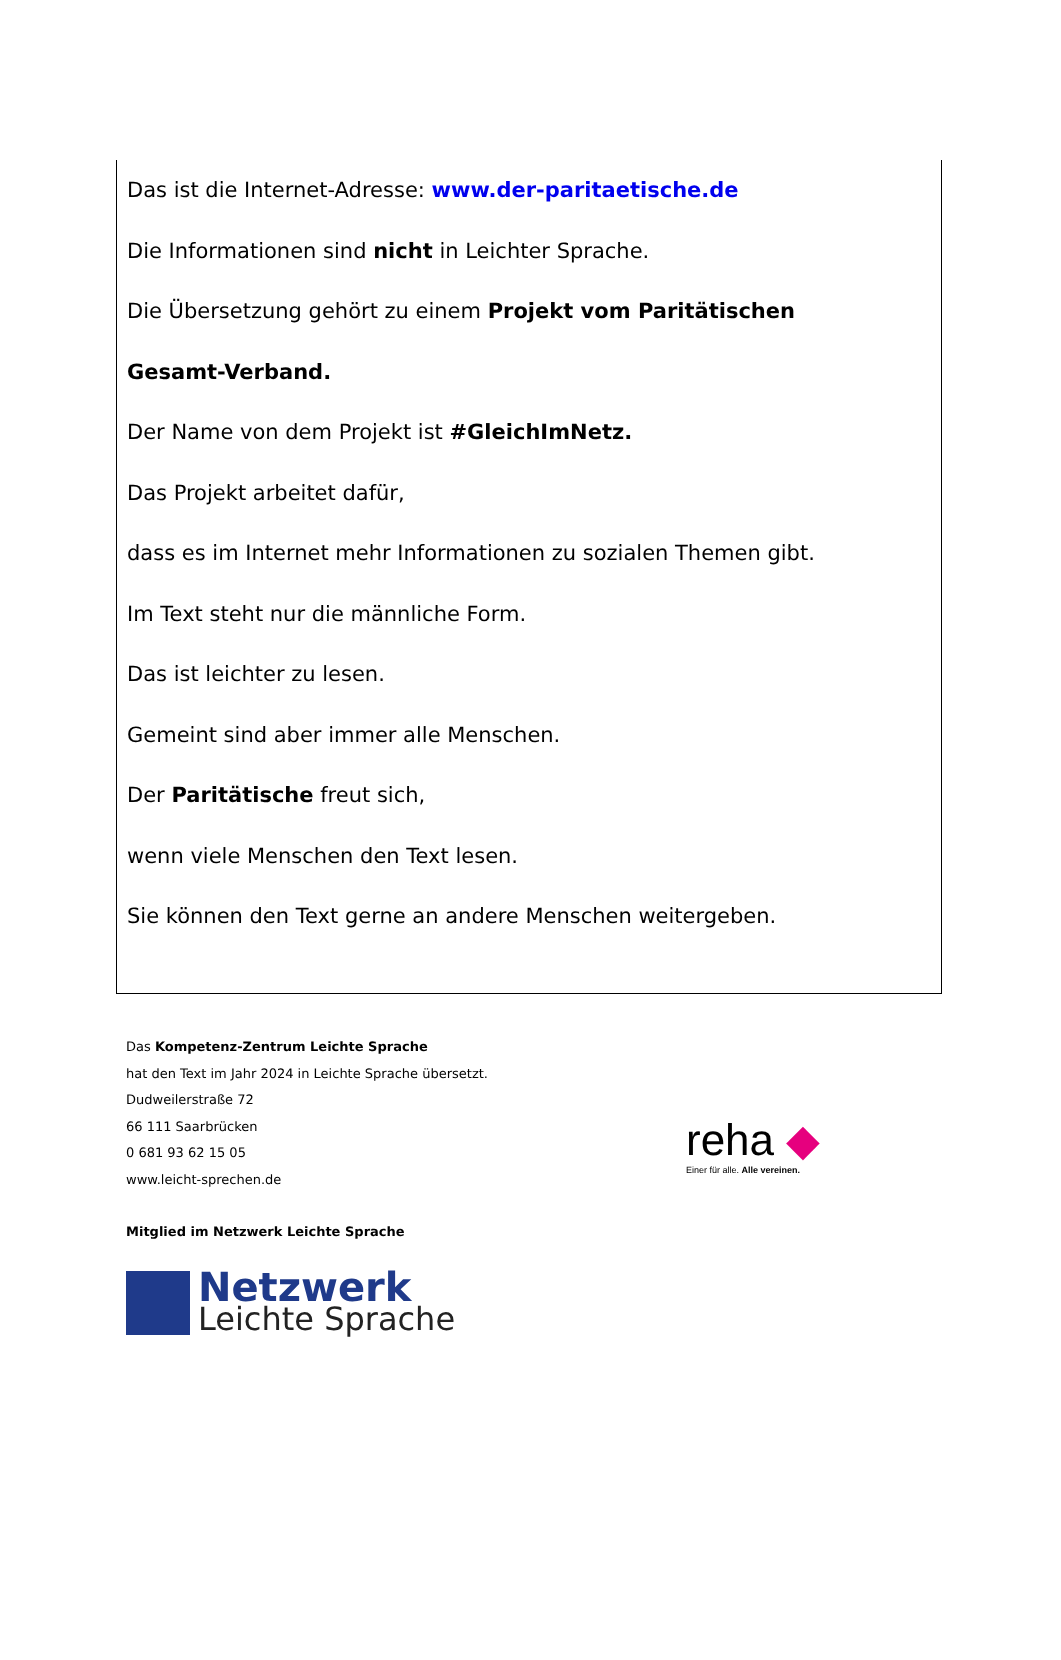Das ist die Internet-Adresse: www.der-paritaetische.de
Die Informationen sind nicht in Leichter Sprache.
Die Übersetzung gehört zu einem Projekt vom Paritätischen
Gesamt-Verband.
Der Name von dem Projekt ist #GleichImNetz.
Das Projekt arbeitet dafür,
dass es im Internet mehr Informationen zu sozialen Themen gibt.
Im Text steht nur die männliche Form.
Das ist leichter zu lesen.
Gemeint sind aber immer alle Menschen.
Der Paritätische freut sich,
wenn viele Menschen den Text lesen.
Sie können den Text gerne an andere Menschen weitergeben.
Das Kompetenz-Zentrum Leichte Sprache
hat den Text im Jahr 2024 in Leichte Sprache übersetzt.
Dudweilerstraße 72
66 111 Saarbrücken
0 681 93 62 15 05
www.leicht-sprechen.de
Mitglied im Netzwerk Leichte Sprache
Netzwerk
Leichte Sprache
reha ◆
Einer für alle. Alle vereinen.